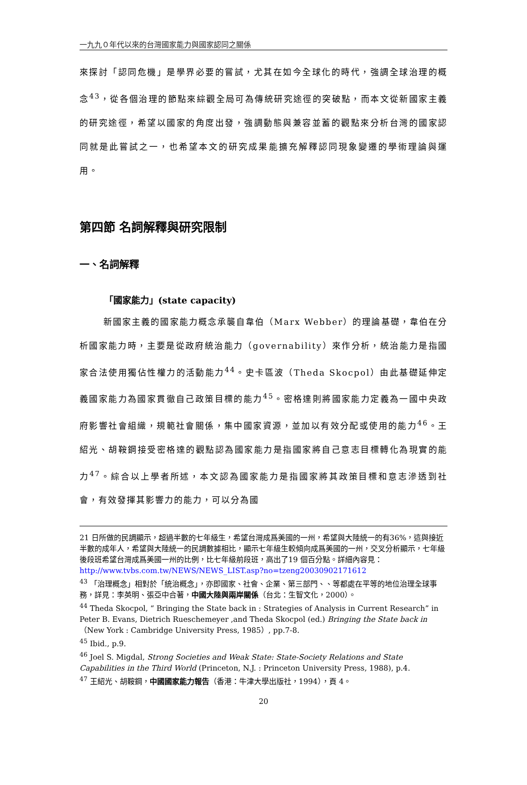一九九０年代以來的台灣國家能力與國家認同之關係
來探討「認同危機」是學界必要的嘗試，尤其在如今全球化的時代，強調全球治理的概念<sup>43</sup>，從各個治理的節點來綜觀全局可為傳統研究途徑的突破點，而本文從新國家主義的研究途徑，希望以國家的角度出發，強調動態與兼容並蓄的觀點來分析台灣的國家認同就是此嘗試之一，也希望本文的研究成果能擴充解釋認同現象變遷的學術理論與運用。
第四節 名詞解釋與研究限制
一、名詞解釋
「國家能力」(state capacity)
新國家主義的國家能力概念承襲自韋伯（Marx Webber）的理論基礎，韋伯在分析國家能力時，主要是從政府統治能力（governability）來作分析，統治能力是指國家合法使用獨佔性權力的活動能力<sup>44</sup>。史卡區波（Theda Skocpol）由此基礎延伸定義國家能力為國家貫徹自己政策目標的能力<sup>45</sup>。密格達則將國家能力定義為一國中央政府影響社會組織，規範社會關係，集中國家資源，並加以有效分配或使用的能力<sup>46</sup>。王紹光、胡鞍鋼接受密格達的觀點認為國家能力是指國家將自己意志目標轉化為現實的能力<sup>47</sup>。綜合以上學者所述，本文認為國家能力是指國家將其政策目標和意志滲透到社會，有效發揮其影響力的能力，可以分為國
21 日所做的民調顯示，超過半數的七年級生，希望台灣成爲美國的一州，希望與大陸統一的有36%，這與接近半數的成年人，希望與大陸統一的民調數據相比，顯示七年級生較傾向成爲美國的一州，交叉分析顯示，七年級後段班希望台灣成爲美國一州的比例，比七年級前段班，高出了19 個百分點。詳細內容見：
http://www.tvbs.com.tw/NEWS/NEWS_LIST.asp?no=tzeng20030902171612
<sup>43</sup> 「治理概念」相對於「統治概念」，亦即國家、社會、企業、第三部門、、等都處在平等的地位治理全球事務，詳見：李英明、張亞中合著，中國大陸與兩岸關係（台北：生智文化，2000）。
<sup>44</sup> Theda Skocpol, “ Bringing the State back in : Strategies of Analysis in Current Research” in Peter B. Evans, Dietrich Rueschemeyer ,and Theda Skocpol (ed.) Bringing the State back in（New York : Cambridge University Press, 1985）, pp.7-8.
<sup>45</sup> Ibid., p.9.
<sup>46</sup> Joel S. Migdal, Strong Societies and Weak State: State-Society Relations and State Capabilities in the Third World (Princeton, N.J. : Princeton University Press, 1988), p.4.
<sup>47</sup> 王紹光、胡鞍鋼，中國國家能力報告（香港：牛津大學出版社，1994），頁 4。
20